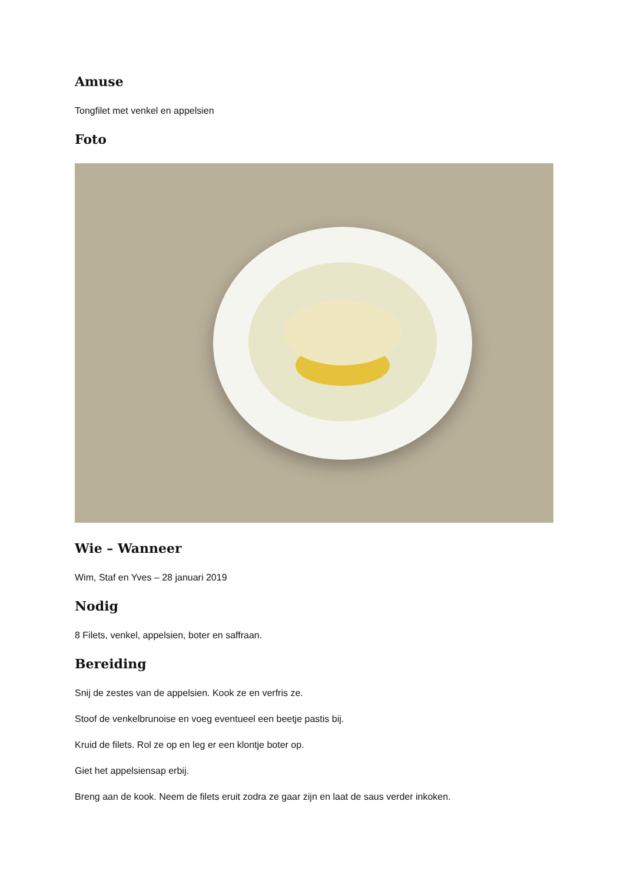Amuse
Tongfilet met venkel en appelsien
Foto
Wie – Wanneer
Wim, Staf en Yves – 28 januari 2019
Nodig
8 Filets, venkel, appelsien, boter en saffraan.
Bereiding
Snij de zestes van de appelsien. Kook ze en verfris ze.
Stoof de venkelbrunoise en voeg eventueel een beetje pastis bij.
Kruid de filets. Rol ze op en leg er een klontje boter op.
Giet het appelsiensap erbij.
Breng aan de kook. Neem de filets eruit zodra ze gaar zijn en laat de saus verder inkoken.